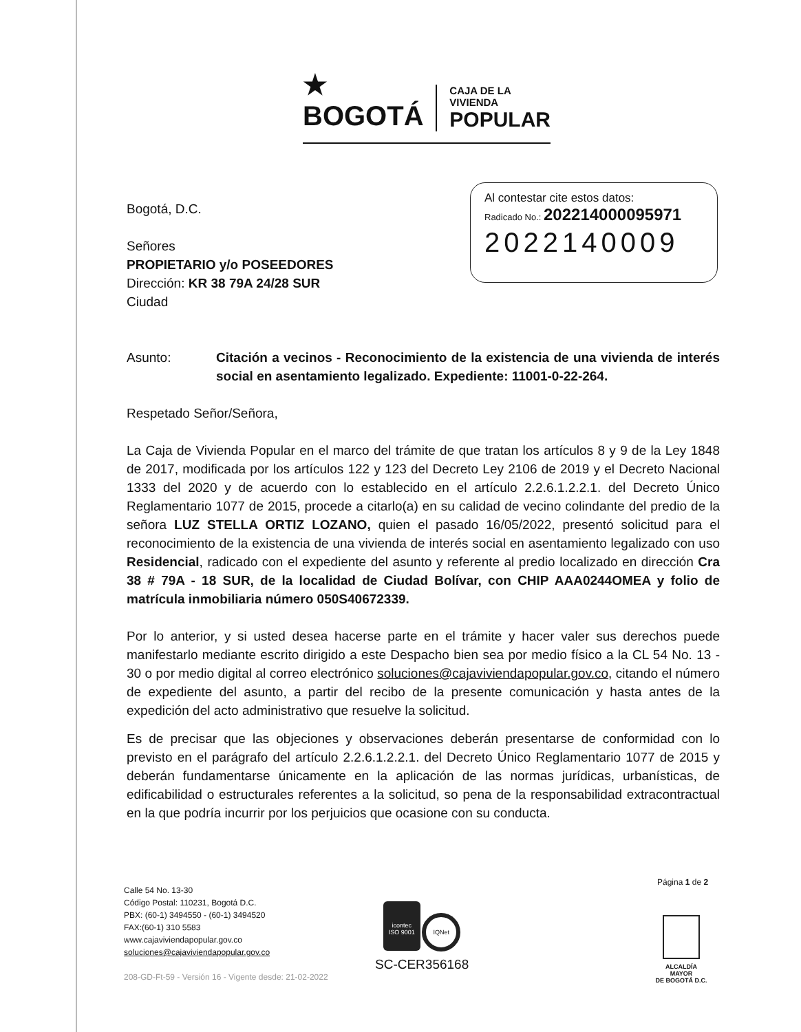★ BOGOTÁ
CAJA DE LA VIVIENDA
POPULAR
Al contestar cite estos datos:
Radicado No.: 202214000095971
2022140009
Bogotá, D.C.
Señores
PROPIETARIO y/o POSEEDORES
Dirección: KR 38 79A 24/28 SUR
Ciudad
Asunto: Citación a vecinos - Reconocimiento de la existencia de una vivienda de interés social en asentamiento legalizado. Expediente: 11001-0-22-264.
Respetado Señor/Señora,
La Caja de Vivienda Popular en el marco del trámite de que tratan los artículos 8 y 9 de la Ley 1848 de 2017, modificada por los artículos 122 y 123 del Decreto Ley 2106 de 2019 y el Decreto Nacional 1333 del 2020 y de acuerdo con lo establecido en el artículo 2.2.6.1.2.2.1. del Decreto Único Reglamentario 1077 de 2015, procede a citarlo(a) en su calidad de vecino colindante del predio de la señora LUZ STELLA ORTIZ LOZANO, quien el pasado 16/05/2022, presentó solicitud para el reconocimiento de la existencia de una vivienda de interés social en asentamiento legalizado con uso Residencial, radicado con el expediente del asunto y referente al predio localizado en dirección Cra 38 # 79A - 18 SUR, de la localidad de Ciudad Bolívar, con CHIP AAA0244OMEA y folio de matrícula inmobiliaria número 050S40672339.
Por lo anterior, y si usted desea hacerse parte en el trámite y hacer valer sus derechos puede manifestarlo mediante escrito dirigido a este Despacho bien sea por medio físico a la CL 54 No. 13 - 30 o por medio digital al correo electrónico soluciones@cajaviviendapopular.gov.co, citando el número de expediente del asunto, a partir del recibo de la presente comunicación y hasta antes de la expedición del acto administrativo que resuelve la solicitud.
Es de precisar que las objeciones y observaciones deberán presentarse de conformidad con lo previsto en el parágrafo del artículo 2.2.6.1.2.2.1. del Decreto Único Reglamentario 1077 de 2015 y deberán fundamentarse únicamente en la aplicación de las normas jurídicas, urbanísticas, de edificabilidad o estructurales referentes a la solicitud, so pena de la responsabilidad extracontractual en la que podría incurrir por los perjuicios que ocasione con su conducta.
Página 1 de 2
Calle 54 No. 13-30
Código Postal: 110231, Bogotá D.C.
PBX: (60-1) 3494550 - (60-1) 3494520
FAX:(60-1) 310 5583
www.cajaviviendapopular.gov.co
soluciones@cajaviviendapopular.gov.co
208-GD-Ft-59 - Versión 16 - Vigente desde: 21-02-2022
icontec
ISO 9001
IQNet
SC-CER356168
ALCALDÍA MAYOR
DE BOGOTÁ D.C.